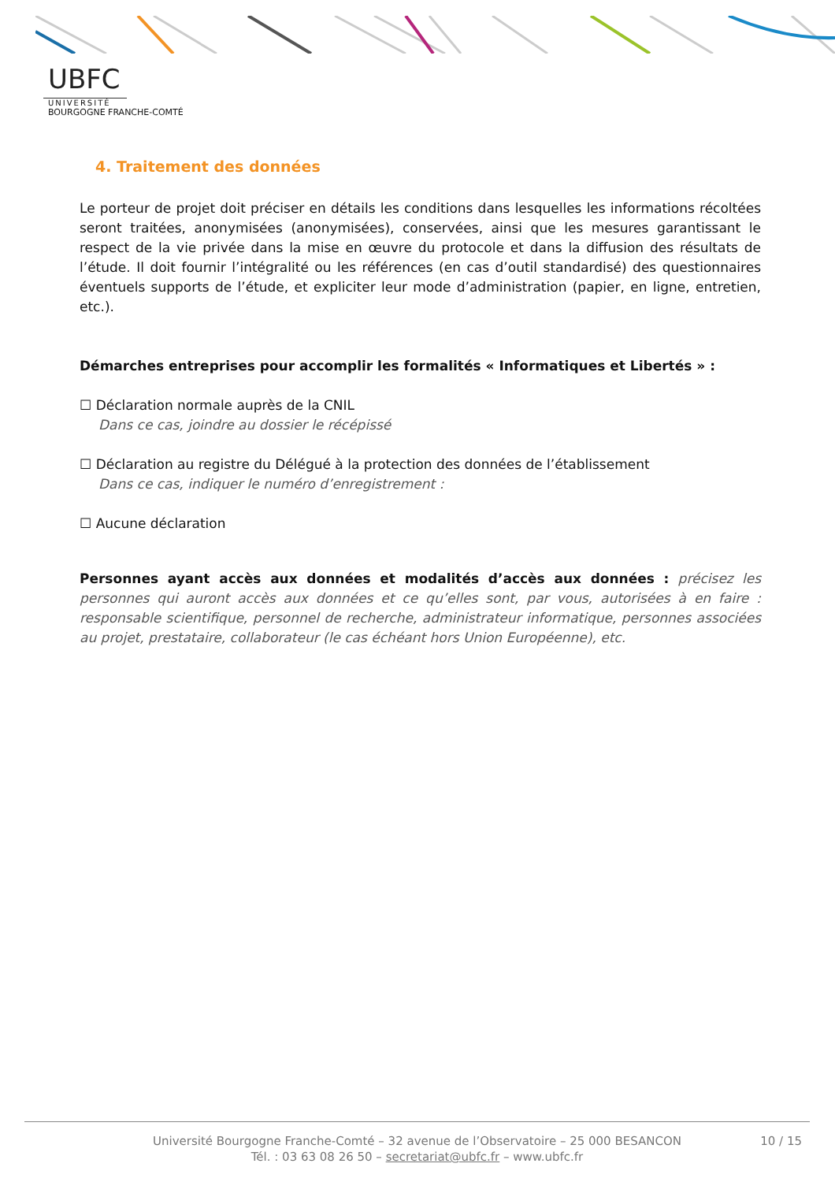UBFC
UNIVERSITÉ
BOURGOGNE FRANCHE-COMTÉ
4. Traitement des données
Le porteur de projet doit préciser en détails les conditions dans lesquelles les informations récoltées seront traitées, anonymisées (anonymisées), conservées, ainsi que les mesures garantissant le respect de la vie privée dans la mise en œuvre du protocole et dans la diffusion des résultats de l’étude. Il doit fournir l’intégralité ou les références (en cas d’outil standardisé) des questionnaires éventuels supports de l’étude, et expliciter leur mode d’administration (papier, en ligne, entretien, etc.).
Démarches entreprises pour accomplir les formalités « Informatiques et Libertés » :
☐ Déclaration normale auprès de la CNIL
Dans ce cas, joindre au dossier le récépissé
☐ Déclaration au registre du Délégué à la protection des données de l’établissement
Dans ce cas, indiquer le numéro d’enregistrement :
☐ Aucune déclaration
Personnes ayant accès aux données et modalités d’accès aux données : précisez les personnes qui auront accès aux données et ce qu’elles sont, par vous, autorisées à en faire : responsable scientifique, personnel de recherche, administrateur informatique, personnes associées au projet, prestataire, collaborateur (le cas échéant hors Union Européenne), etc.
Université Bourgogne Franche-Comté – 32 avenue de l’Observatoire – 25 000 BESANCON
Tél. : 03 63 08 26 50 – secretariat@ubfc.fr – www.ubfc.fr
10 / 15